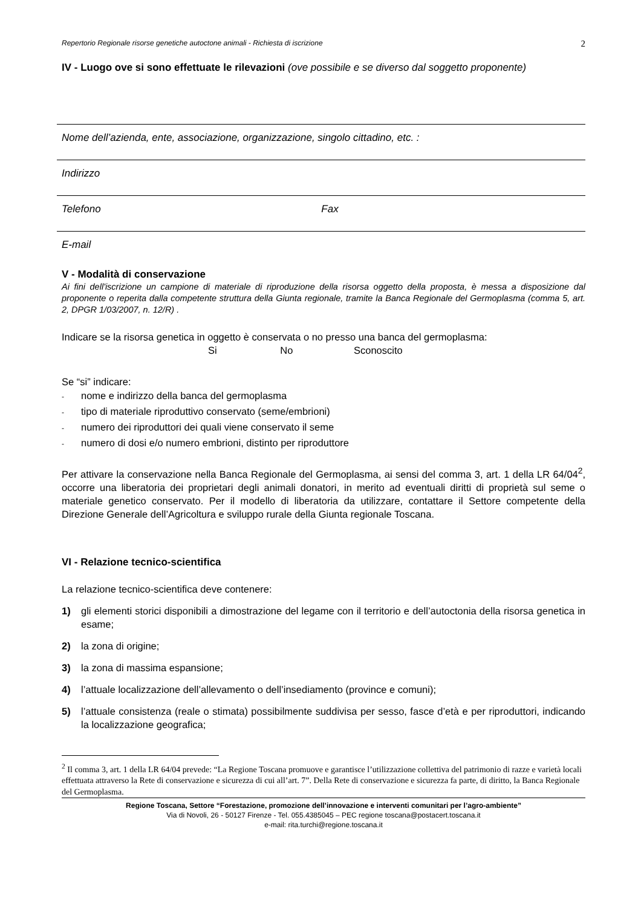Repertorio Regionale risorse genetiche autoctone animali - Richiesta di iscrizione 2
IV - Luogo ove si sono effettuate le rilevazioni (ove possibile e se diverso dal soggetto proponente)
Nome dell’azienda, ente, associazione, organizzazione, singolo cittadino, etc. :
Indirizzo
Telefono Fax
E-mail
V - Modalità di conservazione
Ai fini dell'iscrizione un campione di materiale di riproduzione della risorsa oggetto della proposta, è messa a disposizione dal proponente o reperita dalla competente struttura della Giunta regionale, tramite la Banca Regionale del Germoplasma (comma 5, art. 2, DPGR 1/03/2007, n. 12/R) .
Indicare se la risorsa genetica in oggetto è conservata o no presso una banca del germoplasma:
Si No Sconoscito
Se “si” indicare:
- nome e indirizzo della banca del germoplasma
- tipo di materiale riproduttivo conservato (seme/embrioni)
- numero dei riproduttori dei quali viene conservato il seme
- numero di dosi e/o numero embrioni, distinto per riproduttore
Per attivare la conservazione nella Banca Regionale del Germoplasma, ai sensi del comma 3, art. 1 della LR 64/04<sup>2</sup>, occorre una liberatoria dei proprietari degli animali donatori, in merito ad eventuali diritti di proprietà sul seme o materiale genetico conservato. Per il modello di liberatoria da utilizzare, contattare il Settore competente della Direzione Generale dell’Agricoltura e sviluppo rurale della Giunta regionale Toscana.
VI - Relazione tecnico-scientifica
La relazione tecnico-scientifica deve contenere:
1) gli elementi storici disponibili a dimostrazione del legame con il territorio e dell’autoctonia della risorsa genetica in esame;
2) la zona di origine;
3) la zona di massima espansione;
4) l’attuale localizzazione dell’allevamento o dell’insediamento (province e comuni);
5) l’attuale consistenza (reale o stimata) possibilmente suddivisa per sesso, fasce d’età e per riproduttori, indicando la localizzazione geografica;
<sup>2</sup> Il comma 3, art. 1 della LR 64/04 prevede: “La Regione Toscana promuove e garantisce l’utilizzazione collettiva del patrimonio di razze e varietà locali effettuata attraverso la Rete di conservazione e sicurezza di cui all’art. 7”. Della Rete di conservazione e sicurezza fa parte, di diritto, la Banca Regionale del Germoplasma.
Regione Toscana, Settore “Forestazione, promozione dell’innovazione e interventi comunitari per l’agro-ambiente”
Via di Novoli, 26 - 50127 Firenze - Tel. 055.4385045 – PEC regione toscana@postacert.toscana.it
e-mail: rita.turchi@regione.toscana.it